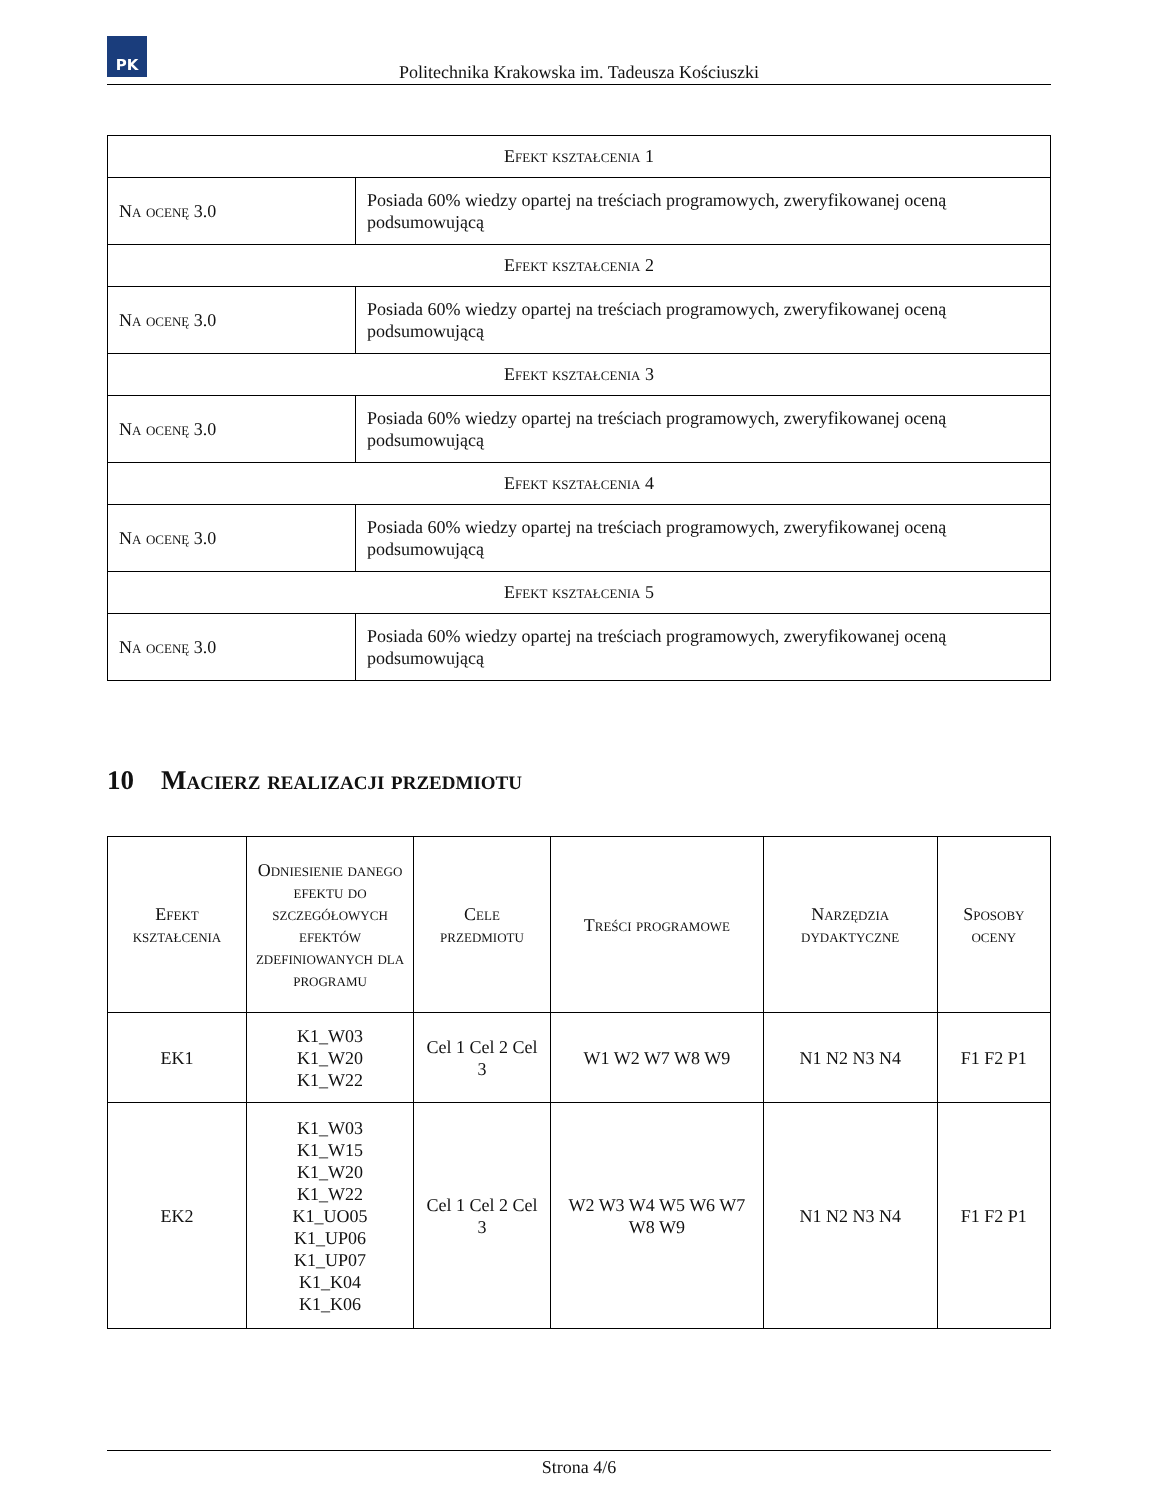PK
Politechnika Krakowska im. Tadeusza Kościuszki
| Efekt kształcenia 1 | |
| --- | --- |
| Na ocenę 3.0 | Posiada 60% wiedzy opartej na treściach programowych, zweryfikowanej oceną podsumowującą |
| Efekt kształcenia 2 | |
| Na ocenę 3.0 | Posiada 60% wiedzy opartej na treściach programowych, zweryfikowanej oceną podsumowującą |
| Efekt kształcenia 3 | |
| Na ocenę 3.0 | Posiada 60% wiedzy opartej na treściach programowych, zweryfikowanej oceną podsumowującą |
| Efekt kształcenia 4 | |
| Na ocenę 3.0 | Posiada 60% wiedzy opartej na treściach programowych, zweryfikowanej oceną podsumowującą |
| Efekt kształcenia 5 | |
| Na ocenę 3.0 | Posiada 60% wiedzy opartej na treściach programowych, zweryfikowanej oceną podsumowującą |
10 Macierz realizacji przedmiotu
| Efekt kształcenia | Odniesienie danego efektu do szczegółowych efektów zdefiniowanych dla programu | Cele przedmiotu | Treści programowe | Narzędzia dydaktyczne | Sposoby oceny |
| --- | --- | --- | --- | --- | --- |
| EK1 | K1_W03 K1_W20 K1_W22 | Cel 1 Cel 2 Cel 3 | W1 W2 W7 W8 W9 | N1 N2 N3 N4 | F1 F2 P1 |
| EK2 | K1_W03 K1_W15 K1_W20 K1_W22 K1_UO05 K1_UP06 K1_UP07 K1_K04 K1_K06 | Cel 1 Cel 2 Cel 3 | W2 W3 W4 W5 W6 W7 W8 W9 | N1 N2 N3 N4 | F1 F2 P1 |
Strona 4/6